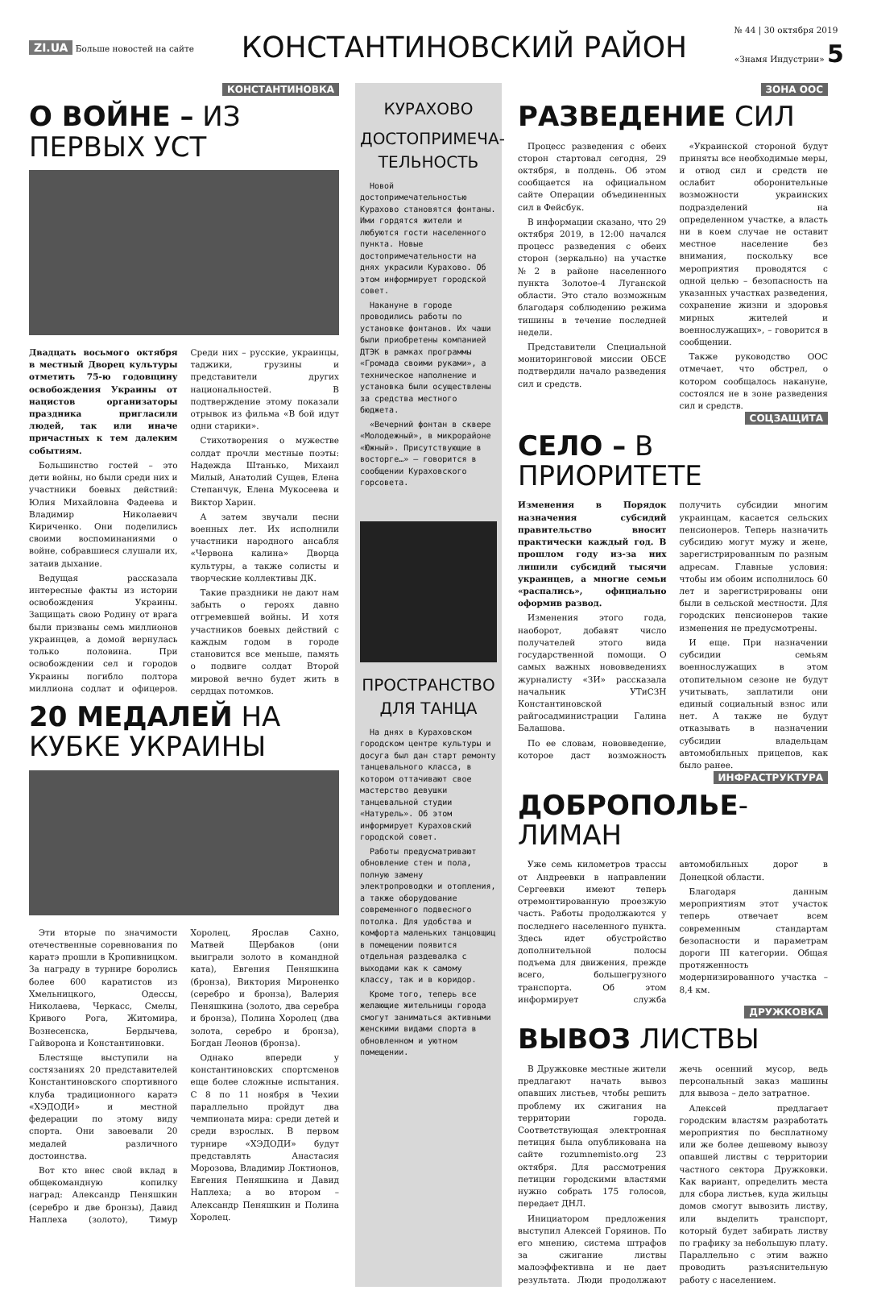ZI.UA Больше новостей на сайте
КОНСТАНТИНОВСКИЙ РАЙОН
№ 44 | 30 октября 2019
«Знамя Индустрии» 5
КОНСТАНТИНОВКА
О ВОЙНЕ – ИЗ ПЕРВЫХ УСТ
Двадцать восьмого октября в местный Дворец культуры отметить 75-ю годовщину освобождения Украины от нацистов организаторы праздника пригласили людей, так или иначе причастных к тем далеким событиям.
Большинство гостей – это дети войны, но были среди них и участники боевых действий: Юлия Михайловна Фадеева и Владимир Николаевич Кириченко. Они поделились своими воспоминаниями о войне, собравшиеся слушали их, затаив дыхание.
Ведущая рассказала интересные факты из истории освобождения Украины. Защищать свою Родину от врага были призваны семь миллионов украинцев, а домой вернулась только половина. При освобождении сел и городов Украины погибло полтора миллиона содлат и офицеров. Среди них – русские, украинцы, таджики, грузины и представители других национальностей. В подтверждение этому показали отрывок из фильма «В бой идут одни старики».
Стихотворения о мужестве солдат прочли местные поэты: Надежда Штанько, Михаил Милый, Анатолий Сущев, Елена Степанчук, Елена Мукосеева и Виктор Харин.
А затем звучали песни военных лет. Их исполнили участники народного ансабля «Червона калина» Дворца культуры, а также солисты и творческие коллективы ДК.
Такие праздники не дают нам забыть о героях давно отгремевшей войны. И хотя участников боевых действий с каждым годом в городе становится все меньше, память о подвиге солдат Второй мировой вечно будет жить в сердцах потомков.
20 МЕДАЛЕЙ НА КУБКЕ УКРАИНЫ
Эти вторые по значимости отечественные соревнования по каратэ прошли в Кропивницком. За награду в турнире боролись более 600 каратистов из Хмельницкого, Одессы, Николаева, Черкасс, Смелы, Кривого Рога, Житомира, Вознесенска, Бердычева, Гайворона и Константиновки.
Блестяще выступили на состязаниях 20 представителей Константиновского спортивного клуба традиционного каратэ «ХЭДОДИ» и местной федерации по этому виду спорта. Они завоевали 20 медалей различного достоинства.
Вот кто внес свой вклад в общекомандную копилку наград: Александр Пеняшкин (серебро и две бронзы), Давид Наплеха (золото), Тимур Хоролец, Ярослав Сахно, Матвей Щербаков (они выиграли золото в командной ката), Евгения Пеняшкина (бронза), Виктория Мироненко (серебро и бронза), Валерия Пеняшкина (золото, два серебра и бронза), Полина Хоролец (два золота, серебро и бронза), Богдан Леонов (бронза).
Однако впереди у константиновских спортсменов еще более сложные испытания. С 8 по 11 ноября в Чехии параллельно пройдут два чемпионата мира: среди детей и среди взрослых. В первом турнире «ХЭДОДИ» будут представлять Анастасия Морозова, Владимир Локтионов, Евгения Пеняшкина и Давид Наплеха; а во втором – Александр Пеняшкин и Полина Хоролец.
КУРАХОВО
ДОСТОПРИМЕЧА-ТЕЛЬНОСТЬ
Новой достопримечательностью Курахово становятся фонтаны. Ими гордятся жители и любуются гости населенного пункта. Новые достопримечательности на днях украсили Курахово. Об этом информирует городской совет.
Накануне в городе проводились работы по установке фонтанов. Их чаши были приобретены компанией ДТЭК в рамках программы «Громада своими руками», а техническое наполнение и установка были осуществлены за средства местного бюджета.
«Вечерний фонтан в сквере «Молодежный», в микрорайоне «Южный». Присутствующие в восторге…» – говорится в сообщении Кураховского горсовета.
ПРОСТРАНСТВО ДЛЯ ТАНЦА
На днях в Кураховском городском центре культуры и досуга был дан старт ремонту танцевального класса, в котором оттачивают свое мастерство девушки танцевальной студии «Натурель». Об этом информирует Кураховский городской совет.
Работы предусматривают обновление стен и пола, полную замену электропроводки и отопления, а также оборудование современного подвесного потолка. Для удобства и комфорта маленьких танцовщиц в помещении появится отдельная раздевалка с выходами как к самому классу, так и в коридор.
Кроме того, теперь все желающие жительницы города смогут заниматься активными женскими видами спорта в обновленном и уютном помещении.
ЗОНА ООС
РАЗВЕДЕНИЕ СИЛ
Процесс разведения с обеих сторон стартовал сегодня, 29 октября, в полдень. Об этом сообщается на официальном сайте Операции объединенных сил в Фейсбук.
В информации сказано, что 29 октября 2019, в 12:00 начался процесс разведения с обеих сторон (зеркально) на участке №2 в районе населенного пункта Золотое-4 Луганской области. Это стало возможным благодаря соблюдению режима тишины в течение последней недели.
Представители Специальной мониторинговой миссии ОБСЕ подтвердили начало разведения сил и средств.
«Украинской стороной будут приняты все необходимые меры, и отвод сил и средств не ослабит оборонительные возможности украинских подразделений на определенном участке, а власть ни в коем случае не оставит местное население без внимания, поскольку все мероприятия проводятся с одной целью – безопасность на указанных участках разведения, сохранение жизни и здоровья мирных жителей и военнослужащих», – говорится в сообщении.
Также руководство ООС отмечает, что обстрел, о котором сообщалось накануне, состоялся не в зоне разведения сил и средств.
СОЦЗАЩИТА
СЕЛО – В ПРИОРИТЕТЕ
Изменения в Порядок назначения субсидий правительство вносит практически каждый год. В прошлом году из-за них лишили субсидий тысячи украинцев, а многие семьи «распались», официально оформив развод.
Изменения этого года, наоборот, добавят число получателей этого вида государственной помощи. О самых важных нововведениях журналисту «ЗИ» рассказала начальник УТиСЗН Константиновской райгосадминистрации Галина Балашова.
По ее словам, нововведение, которое даст возможность получить субсидии многим украинцам, касается сельских пенсионеров. Теперь назначить субсидию могут мужу и жене, зарегистрированным по разным адресам. Главные условия: чтобы им обоим исполнилось 60 лет и зарегистрированы они были в сельской местности. Для городских пенсионеров такие изменения не предусмотрены.
И еще. При назначении субсидии семьям военнослужащих в этом отопительном сезоне не будут учитывать, заплатили они единый социальный взнос или нет. А также не будут отказывать в назначении субсидии владельцам автомобильных прицепов, как было ранее.
ИНФРАСТРУКТУРА
ДОБРОПОЛЬЕ-ЛИМАН
Уже семь километров трассы от Андреевки в направлении Сергеевки имеют теперь отремонтированную проезжую часть. Работы продолжаются у последнего населенного пункта. Здесь идет обустройство дополнительной полосы подъема для движения, прежде всего, большегрузного транспорта. Об этом информирует служба автомобильных дорог в Донецкой области.
Благодаря данным мероприятиям этот участок теперь отвечает всем современным стандартам безопасности и параметрам дороги III категории. Общая протяженность модернизированного участка – 8,4 км.
ДРУЖКОВКА
ВЫВОЗ ЛИСТВЫ
В Дружковке местные жители предлагают начать вывоз опавших листьев, чтобы решить проблему их сжигания на территории города. Соответствующая электронная петиция была опубликована на сайте rozumnemisto.org 23 октября. Для рассмотрения петиции городскими властями нужно собрать 175 голосов, передает ДНЛ.
Инициатором предложения выступил Алексей Горяинов. По его мнению, система штрафов за сжигание листвы малоэффективна и не дает результата. Люди продолжают жечь осенний мусор, ведь персональный заказ машины для вывоза – дело затратное.
Алексей предлагает городским властям разработать мероприятия по бесплатному или же более дешевому вывозу опавшей листвы с территории частного сектора Дружковки. Как вариант, определить места для сбора листьев, куда жильцы домов смогут вывозить листву, или выделить транспорт, который будет забирать листву по графику за небольшую плату. Параллельно с этим важно проводить разъяснительную работу с населением.